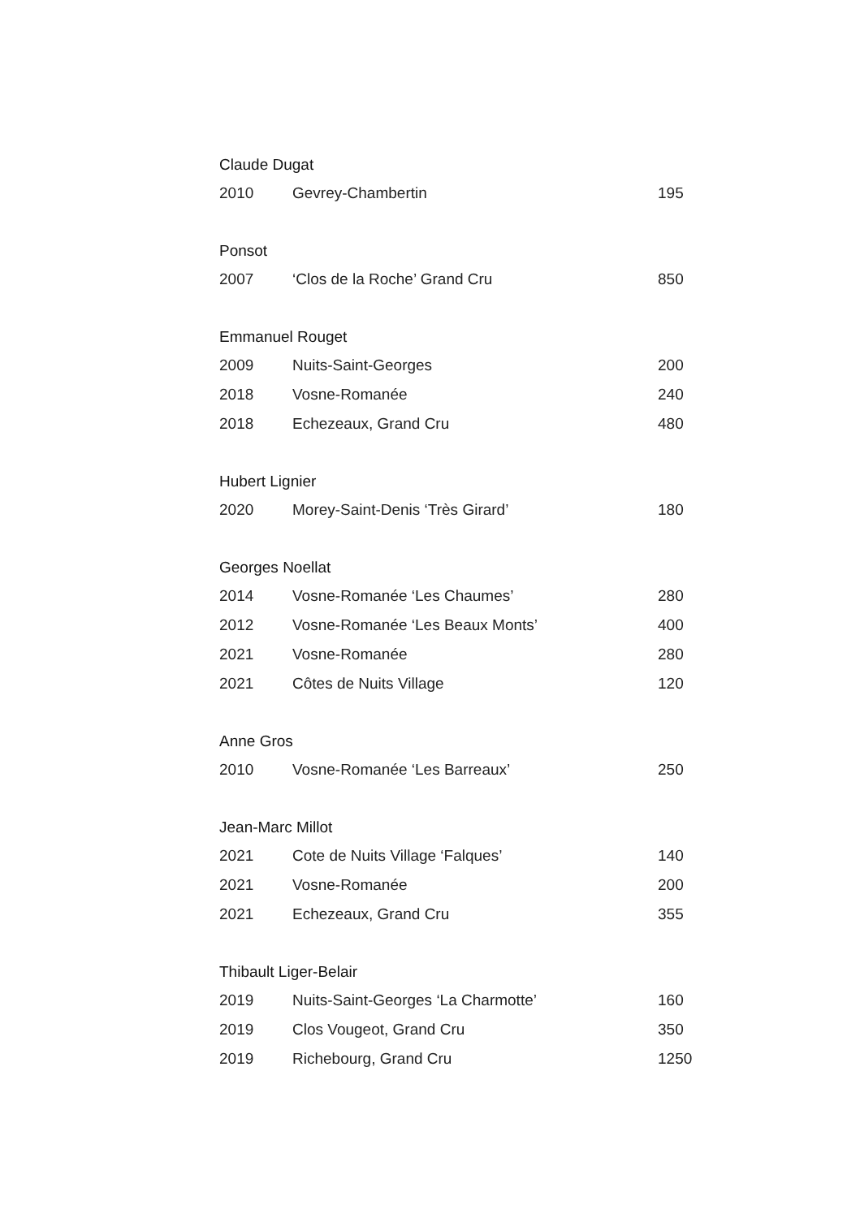| Claude Dugat | | |
| --- | --- | --- |
| 2010 | Gevrey-Chambertin | 195 |
| Ponsot | | |
| 2007 | ‘Clos de la Roche’ Grand Cru | 850 |
| Emmanuel Rouget | | |
| 2009 | Nuits-Saint-Georges | 200 |
| 2018 | Vosne-Romanée | 240 |
| 2018 | Echezeaux, Grand Cru | 480 |
| Hubert Lignier | | |
| 2020 | Morey-Saint-Denis ‘Très Girard’ | 180 |
| Georges Noellat | | |
| 2014 | Vosne-Romanée ‘Les Chaumes’ | 280 |
| 2012 | Vosne-Romanée ‘Les Beaux Monts’ | 400 |
| 2021 | Vosne-Romanée | 280 |
| 2021 | Côtes de Nuits Village | 120 |
| Anne Gros | | |
| 2010 | Vosne-Romanée ‘Les Barreaux’ | 250 |
| Jean-Marc Millot | | |
| 2021 | Cote de Nuits Village ‘Falques’ | 140 |
| 2021 | Vosne-Romanée | 200 |
| 2021 | Echezeaux, Grand Cru | 355 |
| Thibault Liger-Belair | | |
| 2019 | Nuits-Saint-Georges ‘La Charmotte’ | 160 |
| 2019 | Clos Vougeot, Grand Cru | 350 |
| 2019 | Richebourg, Grand Cru | 1250 |